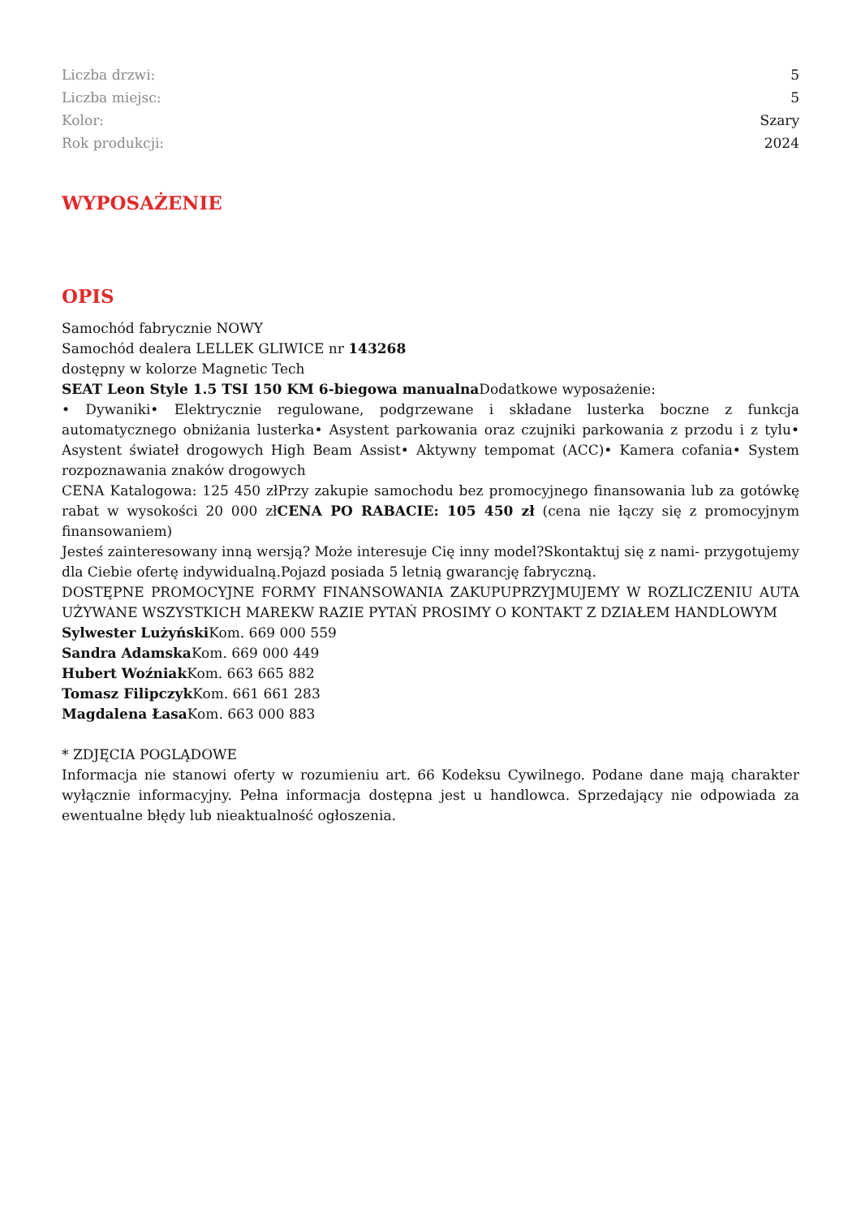| Liczba drzwi: | 5 |
| Liczba miejsc: | 5 |
| Kolor: | Szary |
| Rok produkcji: | 2024 |
WYPOSAŻENIE
OPIS
Samochód fabrycznie NOWY
Samochód dealera LELLEK GLIWICE nr 143268
dostępny w kolorze Magnetic Tech
SEAT Leon Style 1.5 TSI 150 KM 6-biegowa manualna Dodatkowe wyposażenie:
• Dywaniki• Elektrycznie regulowane, podgrzewane i składane lusterka boczne z funkcja automatycznego obniżania lusterka• Asystent parkowania oraz czujniki parkowania z przodu i z tylu• Asystent świateł drogowych High Beam Assist• Aktywny tempomat (ACC)• Kamera cofania• System rozpoznawania znaków drogowych
CENA Katalogowa: 125 450 złPrzy zakupie samochodu bez promocyjnego finansowania lub za gotówkę rabat w wysokości 20 000 złCENA PO RABACIE: 105 450 zł (cena nie łączy się z promocyjnym finansowaniem)
Jesteś zainteresowany inną wersją? Może interesuje Cię inny model?Skontaktuj się z nami- przygotujemy dla Ciebie ofertę indywidualną.Pojazd posiada 5 letnią gwarancję fabryczną.
DOSTĘPNE PROMOCYJNE FORMY FINANSOWANIA ZAKUPUPRZYJMUJEMY W ROZLICZENIU AUTA UŻYWANE WSZYSTKICH MAREKW RAZIE PYTAŃ PROSIMY O KONTAKT Z DZIAŁEM HANDLOWYM
Sylwester Lużyński Kom. 669 000 559
Sandra Adamska Kom. 669 000 449
Hubert Woźniak Kom. 663 665 882
Tomasz Filipczyk Kom. 661 661 283
Magdalena Łasa Kom. 663 000 883
* ZDJĘCIA POGLĄDOWE
Informacja nie stanowi oferty w rozumieniu art. 66 Kodeksu Cywilnego. Podane dane mają charakter wyłącznie informacyjny. Pełna informacja dostępna jest u handlowca. Sprzedający nie odpowiada za ewentualne błędy lub nieaktualność ogłoszenia.